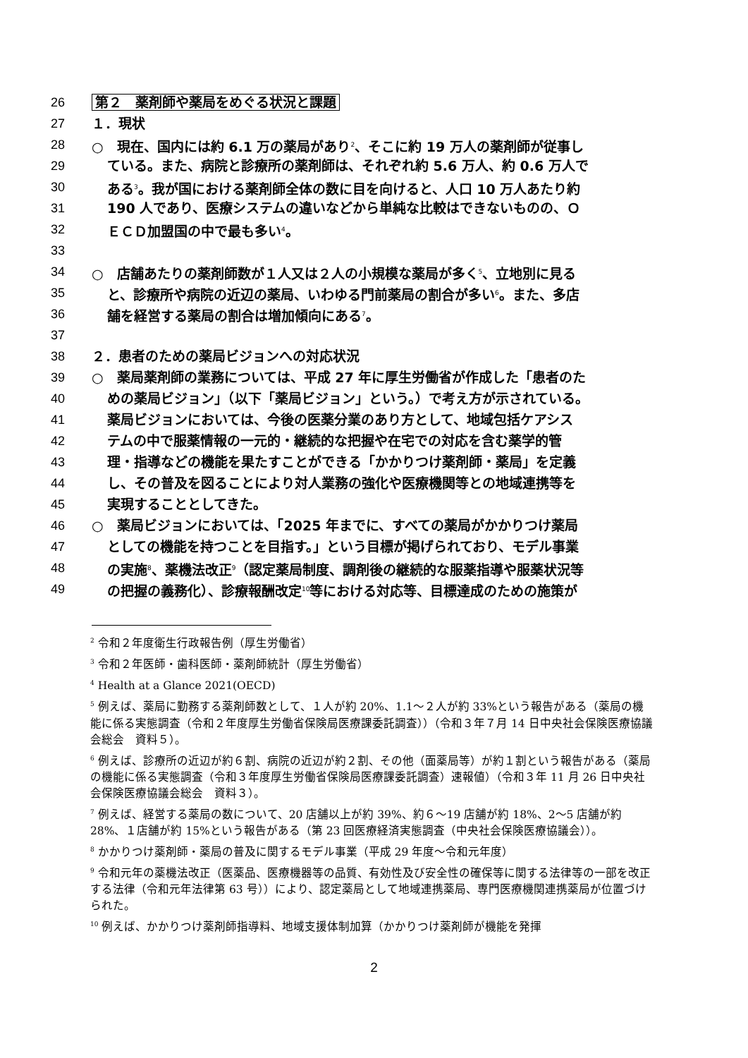26 第２　薬剤師や薬局をめぐる状況と課題
27 １．現状
28 ○　現在、国内には約 6.1 万の薬局があり<sup>2</sup>、そこに約 19 万人の薬剤師が従事し
29 ている。また、病院と診療所の薬剤師は、それぞれ約 5.6 万人、約 0.6 万人で
30 ある<sup>3</sup>。我が国における薬剤師全体の数に目を向けると、人口 10 万人あたり約
31 190 人であり、医療システムの違いなどから単純な比較はできないものの、Ｏ
32 ＥＣＤ加盟国の中で最も多い<sup>4</sup>。
33
34 ○　店舗あたりの薬剤師数が１人又は２人の小規模な薬局が多く<sup>5</sup>、立地別に見る
35 と、診療所や病院の近辺の薬局、いわゆる門前薬局の割合が多い<sup>6</sup>。また、多店
36 舗を経営する薬局の割合は増加傾向にある<sup>7</sup>。
37
38 ２．患者のための薬局ビジョンへの対応状況
39 ○　薬局薬剤師の業務については、平成 27 年に厚生労働省が作成した「患者のた
40 めの薬局ビジョン」（以下「薬局ビジョン」という。）で考え方が示されている。
41 薬局ビジョンにおいては、今後の医薬分業のあり方として、地域包括ケアシス
42 テムの中で服薬情報の一元的・継続的な把握や在宅での対応を含む薬学的管
43 理・指導などの機能を果たすことができる「かかりつけ薬剤師・薬局」を定義
44 し、その普及を図ることにより対人業務の強化や医療機関等との地域連携等を
45 実現することとしてきた。
46 ○　薬局ビジョンにおいては、「2025 年までに、すべての薬局がかかりつけ薬局
47 としての機能を持つことを目指す。」という目標が掲げられており、モデル事業
48 の実施<sup>8</sup>、薬機法改正<sup>9</sup>（認定薬局制度、調剤後の継続的な服薬指導や服薬状況等
49 の把握の義務化）、診療報酬改定<sup>10</sup>等における対応等、目標達成のための施策が
<sup>2</sup> 令和２年度衛生行政報告例（厚生労働省）
<sup>3</sup> 令和２年医師・歯科医師・薬剤師統計（厚生労働省）
<sup>4</sup> Health at a Glance 2021(OECD)
<sup>5</sup> 例えば、薬局に勤務する薬剤師数として、１人が約 20%、1.1～２人が約 33%という報告がある（薬局の機能に係る実態調査（令和２年度厚生労働省保険局医療課委託調査））（令和３年７月 14 日中央社会保険医療協議会総会　資料５）。
<sup>6</sup> 例えば、診療所の近辺が約６割、病院の近辺が約２割、その他（面薬局等）が約１割という報告がある（薬局の機能に係る実態調査（令和３年度厚生労働省保険局医療課委託調査）速報値）（令和３年 11 月 26 日中央社会保険医療協議会総会　資料３）。
<sup>7</sup> 例えば、経営する薬局の数について、20 店舗以上が約 39%、約６～19 店舗が約 18%、2～5 店舗が約 28%、１店舗が約 15%という報告がある（第 23 回医療経済実態調査（中央社会保険医療協議会））。
<sup>8</sup> かかりつけ薬剤師・薬局の普及に関するモデル事業（平成 29 年度～令和元年度）
<sup>9</sup> 令和元年の薬機法改正（医薬品、医療機器等の品質、有効性及び安全性の確保等に関する法律等の一部を改正する法律（令和元年法律第 63 号））により、認定薬局として地域連携薬局、専門医療機関連携薬局が位置づけられた。
<sup>10</sup> 例えば、かかりつけ薬剤師指導料、地域支援体制加算（かかりつけ薬剤師が機能を発揮
2